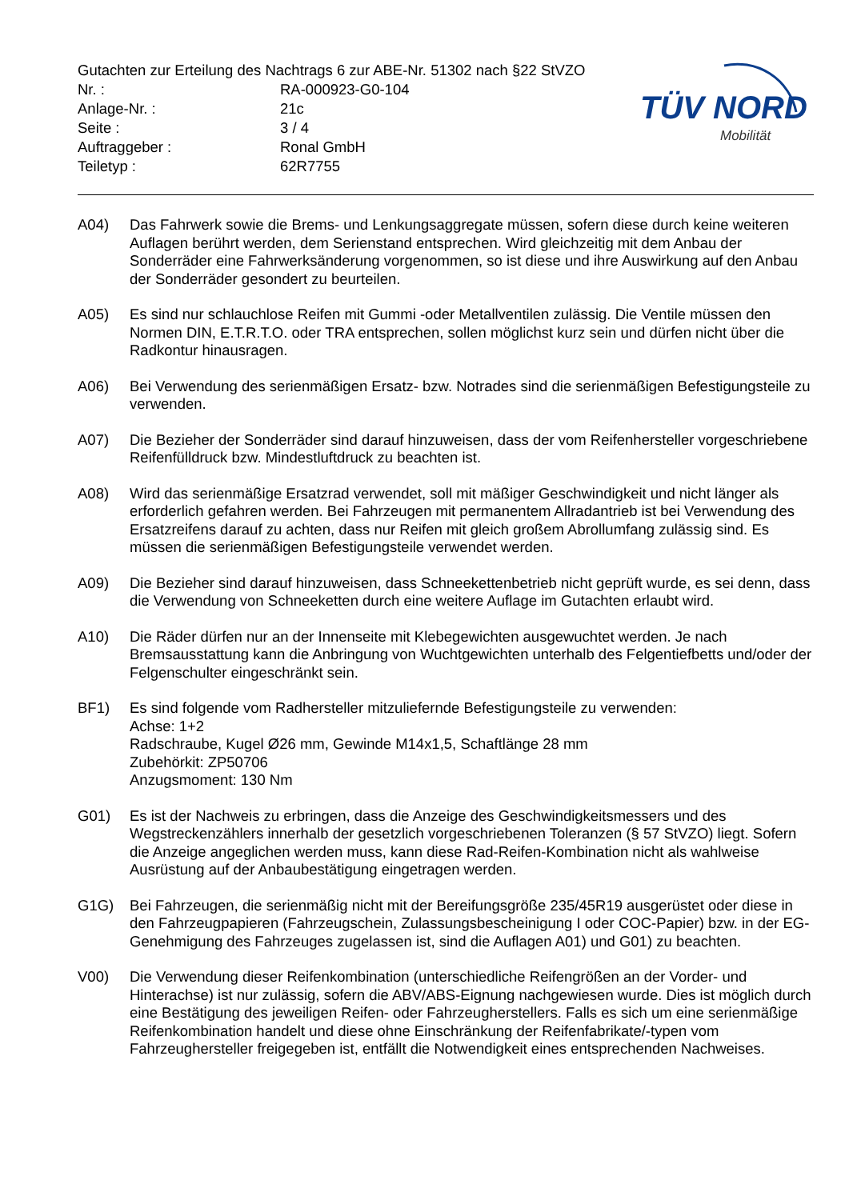Gutachten zur Erteilung des Nachtrags 6 zur ABE-Nr. 51302 nach §22 StVZO
Nr. : RA-000923-G0-104
Anlage-Nr. : 21c
Seite : 3 / 4
Auftraggeber : Ronal GmbH
Teiletyp : 62R7755
TÜV NORD
Mobilität
A04) Das Fahrwerk sowie die Brems- und Lenkungsaggregate müssen, sofern diese durch keine weiteren Auflagen berührt werden, dem Serienstand entsprechen. Wird gleichzeitig mit dem Anbau der Sonderräder eine Fahrwerksänderung vorgenommen, so ist diese und ihre Auswirkung auf den Anbau der Sonderräder gesondert zu beurteilen.
A05) Es sind nur schlauchlose Reifen mit Gummi -oder Metallventilen zulässig. Die Ventile müssen den Normen DIN, E.T.R.T.O. oder TRA entsprechen, sollen möglichst kurz sein und dürfen nicht über die Radkontur hinausragen.
A06) Bei Verwendung des serienmäßigen Ersatz- bzw. Notrades sind die serienmäßigen Befestigungsteile zu verwenden.
A07) Die Bezieher der Sonderräder sind darauf hinzuweisen, dass der vom Reifenhersteller vorgeschriebene Reifenfülldruck bzw. Mindestluftdruck zu beachten ist.
A08) Wird das serienmäßige Ersatzrad verwendet, soll mit mäßiger Geschwindigkeit und nicht länger als erforderlich gefahren werden. Bei Fahrzeugen mit permanentem Allradantrieb ist bei Verwendung des Ersatzreifens darauf zu achten, dass nur Reifen mit gleich großem Abrollumfang zulässig sind. Es müssen die serienmäßigen Befestigungsteile verwendet werden.
A09) Die Bezieher sind darauf hinzuweisen, dass Schneekettenbetrieb nicht geprüft wurde, es sei denn, dass die Verwendung von Schneeketten durch eine weitere Auflage im Gutachten erlaubt wird.
A10) Die Räder dürfen nur an der Innenseite mit Klebegewichten ausgewuchtet werden. Je nach Bremsausstattung kann die Anbringung von Wuchtgewichten unterhalb des Felgentiefbetts und/oder der Felgenschulter eingeschränkt sein.
BF1) Es sind folgende vom Radhersteller mitzuliefernde Befestigungsteile zu verwenden:
Achse: 1+2
Radschraube, Kugel Ø26 mm, Gewinde M14x1,5, Schaftlänge 28 mm
Zubehörkit: ZP50706
Anzugsmoment: 130 Nm
G01) Es ist der Nachweis zu erbringen, dass die Anzeige des Geschwindigkeitsmessers und des Wegstreckenzählers innerhalb der gesetzlich vorgeschriebenen Toleranzen (§ 57 StVZO) liegt. Sofern die Anzeige angeglichen werden muss, kann diese Rad-Reifen-Kombination nicht als wahlweise Ausrüstung auf der Anbaubestätigung eingetragen werden.
G1G) Bei Fahrzeugen, die serienmäßig nicht mit der Bereifungsgröße 235/45R19 ausgerüstet oder diese in den Fahrzeugpapieren (Fahrzeugschein, Zulassungsbescheinigung I oder COC-Papier) bzw. in der EG-Genehmigung des Fahrzeuges zugelassen ist, sind die Auflagen A01) und G01) zu beachten.
V00) Die Verwendung dieser Reifenkombination (unterschiedliche Reifengrößen an der Vorder- und Hinterachse) ist nur zulässig, sofern die ABV/ABS-Eignung nachgewiesen wurde. Dies ist möglich durch eine Bestätigung des jeweiligen Reifen- oder Fahrzeugherstellers. Falls es sich um eine serienmäßige Reifenkombination handelt und diese ohne Einschränkung der Reifenfabrikate/-typen vom Fahrzeughersteller freigegeben ist, entfällt die Notwendigkeit eines entsprechenden Nachweises.